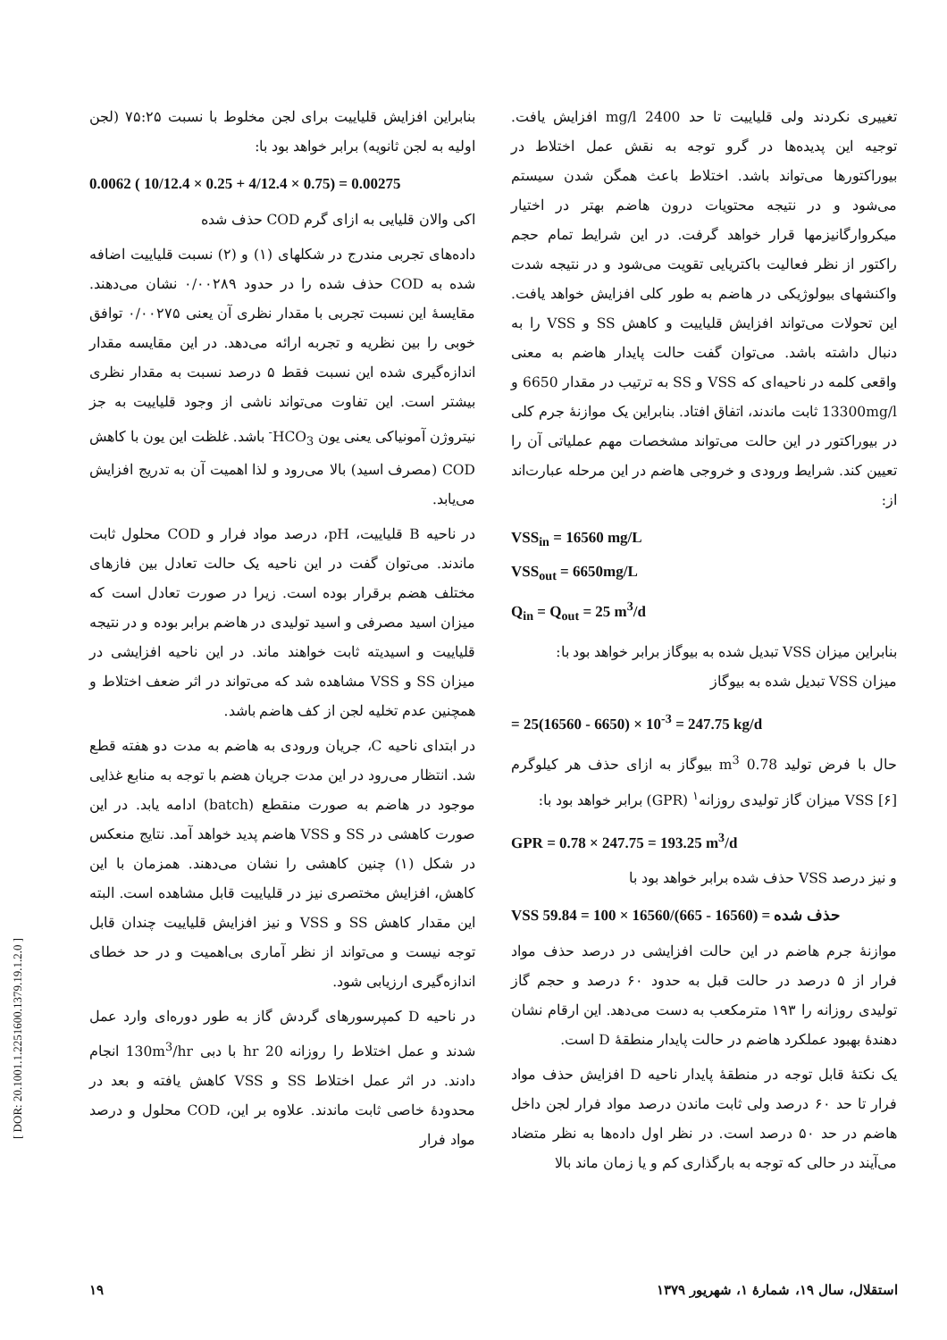بنابراین افزایش قلیاییت برای لجن مخلوط با نسبت ۷۵:۲۵ (لجن اولیه به لجن ثانویه) برابر خواهد بود با:
0.0062 ( 10/12.4 × 0.25 + 4/12.4 × 0.75) = 0.00275
اکی والان قلیایی به ازای گرم COD حذف شده
داده‌های تجربی مندرج در شکلهای (۱) و (۲) نسبت قلیاییت اضافه شده به COD حذف شده را در حدود ۰/۰۰۲۸۹ نشان می‌دهند. مقایسهٔ این نسبت تجربی با مقدار نظری آن یعنی ۰/۰۰۲۷۵ توافق خوبی را بین نظریه و تجربه ارائه می‌دهد. در این مقایسه مقدار اندازه‌گیری شده این نسبت فقط ۵ درصد نسبت به مقدار نظری بیشتر است. این تفاوت می‌تواند ناشی از وجود قلیاییت به جز نیتروژن آمونیاکی یعنی یون HCO<sub>3</sub><sup>-</sup> باشد. غلظت این یون با کاهش COD (مصرف اسید) بالا می‌رود و لذا اهمیت آن به تدریج افزایش می‌یابد.
در ناحیه B قلیاییت، pH، درصد مواد فرار و COD محلول ثابت ماندند. می‌توان گفت در این ناحیه یک حالت تعادل بین فازهای مختلف هضم برقرار بوده است. زیرا در صورت تعادل است که میزان اسید مصرفی و اسید تولیدی در هاضم برابر بوده و در نتیجه قلیاییت و اسیدیته ثابت خواهند ماند. در این ناحیه افزایشی در میزان SS و VSS مشاهده شد که می‌تواند در اثر ضعف اختلاط و همچنین عدم تخلیه لجن از کف هاضم باشد.
در ابتدای ناحیه C، جریان ورودی به هاضم به مدت دو هفته قطع شد. انتظار می‌رود در این مدت جریان هضم با توجه به منابع غذایی موجود در هاضم به صورت منقطع (batch) ادامه یابد. در این صورت کاهشی در SS و VSS هاضم پدید خواهد آمد. نتایج منعکس در شکل (۱) چنین کاهشی را نشان می‌دهند. همزمان با این کاهش، افزایش مختصری نیز در قلیاییت قابل مشاهده است. البته این مقدار کاهش SS و VSS و نیز افزایش قلیاییت چندان قابل توجه نیست و می‌تواند از نظر آماری بی‌اهمیت و در حد خطای اندازه‌گیری ارزیابی شود.
در ناحیه D کمپرسورهای گردش گاز به طور دوره‌ای وارد عمل شدند و عمل اختلاط را روزانه 20 hr با دبی 130m<sup>3</sup>/hr انجام دادند. در اثر عمل اختلاط SS و VSS کاهش یافته و بعد در محدودهٔ خاصی ثابت ماندند. علاوه بر این، COD محلول و درصد مواد فرار
تغییری نکردند ولی قلیاییت تا حد 2400 mg/l افزایش یافت. توجیه این پدیده‌ها در گرو توجه به نقش عمل اختلاط در بیوراکتورها می‌تواند باشد. اختلاط باعث همگن شدن سیستم می‌شود و در نتیجه محتویات درون هاضم بهتر در اختیار میکروارگانیزمها قرار خواهد گرفت. در این شرایط تمام حجم راکتور از نظر فعالیت باکتریایی تقویت می‌شود و در نتیجه شدت واکنشهای بیولوژیکی در هاضم به طور کلی افزایش خواهد یافت. این تحولات می‌تواند افزایش قلیاییت و کاهش SS و VSS را به دنبال داشته باشد. می‌توان گفت حالت پایدار هاضم به معنی واقعی کلمه در ناحیه‌ای که VSS و SS به ترتیب در مقدار 6650 و 13300mg/l ثابت ماندند، اتفاق افتاد. بنابراین یک موازنهٔ جرم کلی در بیوراکتور در این حالت می‌تواند مشخصات مهم عملیاتی آن را تعیین کند. شرایط ورودی و خروجی هاضم در این مرحله عبارت‌اند از:
VSS<sub>in</sub> = 16560 mg/L
VSS<sub>out</sub> = 6650mg/L
Q<sub>in</sub> = Q<sub>out</sub> = 25 m<sup>3</sup>/d
بنابراین میزان VSS تبدیل شده به بیوگاز برابر خواهد بود با:
میزان VSS تبدیل شده به بیوگاز
= 25(16560 - 6650) × 10<sup>-3</sup> = 247.75 kg/d
حال با فرض تولید 0.78 m<sup>3</sup> بیوگاز به ازای حذف هر کیلوگرم VSS [۶] میزان گاز تولیدی روزانه<sup>۱</sup> (GPR) برابر خواهد بود با:
GPR = 0.78 × 247.75 = 193.25 m<sup>3</sup>/d
و نیز درصد VSS حذف شده برابر خواهد بود با
VSS حذف شده = (16560 - 665)/16560 × 100 = 59.84
موازنهٔ جرم هاضم در این حالت افزایشی در درصد حذف مواد فرار از ۵ درصد در حالت قبل به حدود ۶۰ درصد و حجم گاز تولیدی روزانه را ۱۹۳ مترمکعب به دست می‌دهد. این ارقام نشان دهندهٔ بهبود عملکرد هاضم در حالت پایدار منطقهٔ D است.
یک نکتهٔ قابل توجه در منطقهٔ پایدار ناحیه D افزایش حذف مواد فرار تا حد ۶۰ درصد ولی ثابت ماندن درصد مواد فرار لجن داخل هاضم در حد ۵۰ درصد است. در نظر اول داده‌ها به نظر متضاد می‌آیند در حالی که توجه به بارگذاری کم و یا زمان ماند بالا
استقلال، سال ۱۹، شمارهٔ ۱، شهریور ۱۳۷۹ ۱۹
[ DOR: 20.1001.1.2251600.1379.19.1.2.0 ]